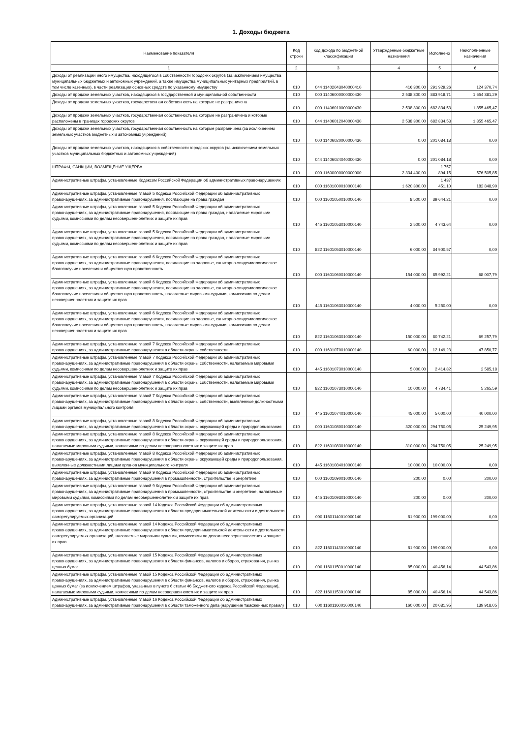1. Доходы бюджета
| Наименование показателя | Код строки | Код дохода по бюджетной классификации | Утвержденные бюджетные назначения | Исполнено | Неисполненные назначения |
| --- | --- | --- | --- | --- | --- |
| 1 | 2 | 3 | 4 | 5 | 6 |
| Доходы от реализации иного имущества, находящегося в собственности городских округов (за исключением имущества муниципальных бюджетных и автономных учреждений, а также имущества муниципальных унитарных предприятий, в том числе казенных), в части реализации основных средств по указанному имуществу | 010 | 044 11402043040000410 | 416 300,00 | 291 929,26 | 124 370,74 |
| Доходы от продажи земельных участков, находящихся в государственной и муниципальной собственности | 010 | 000 11406000000000430 | 2 538 300,00 | 883 918,71 | 1 654 381,29 |
| Доходы от продажи земельных участков, государственная собственность на которые не разграничена | 010 | 000 11406010000000430 | 2 538 300,00 | 682 834,53 | 1 855 465,47 |
| Доходы от продажи земельных участков, государственная собственность на которые не разграничена и которые расположены в границах городских округов | 010 | 044 11406012040000430 | 2 538 300,00 | 682 834,53 | 1 855 465,47 |
| Доходы от продажи земельных участков, государственная собственность на которые разграничена (за исключением земельных участков бюджетных и автономных учреждений) | 010 | 000 11406020000000430 | 0,00 | 201 084,18 | 0,00 |
| Доходы от продажи земельных участков, находящихся в собственности городских округов (за исключением земельных участков муниципальных бюджетных и автономных учреждений) | 010 | 044 11406024040000430 | 0,00 | 201 084,18 | 0,00 |
| ШТРАФЫ, САНКЦИИ, ВОЗМЕЩЕНИЕ УЩЕРБА | 010 | 000 11600000000000000 | 2 334 400,00 | 1 757 894,15 | 576 505,85 |
| Административные штрафы, установленные Кодексом Российской Федерации об административных правонарушениях | 010 | 000 11601000010000140 | 1 620 300,00 | 1 437 451,10 | 182 848,90 |
| Административные штрафы, установленные главой 5 Кодекса Российской Федерации об административных правонарушениях, за административные правонарушения, посягающие на права граждан | 010 | 000 11601050010000140 | 8 500,00 | 39 644,21 | 0,00 |
| Административные штрафы, установленные главой 5 Кодекса Российской Федерации об административных правонарушениях, за административные правонарушения, посягающие на права граждан, налагаемые мировыми судьями, комиссиями по делам несовершеннолетних и защите их прав | 010 | 445 11601053010000140 | 2 500,00 | 4 743,64 | 0,00 |
| Административные штрафы, установленные главой 5 Кодекса Российской Федерации об административных правонарушениях, за административные правонарушения, посягающие на права граждан, налагаемые мировыми судьями, комиссиями по делам несовершеннолетних и защите их прав | 010 | 822 11601053010000140 | 6 000,00 | 34 900,57 | 0,00 |
| Административные штрафы, установленные главой 6 Кодекса Российской Федерации об административных правонарушениях, за административные правонарушения, посягающие на здоровье, санитарно-эпидемиологическое благополучие населения и общественную нравственность | 010 | 000 11601060010000140 | 154 000,00 | 85 992,21 | 68 007,79 |
| Административные штрафы, установленные главой 6 Кодекса Российской Федерации об административных правонарушениях, за административные правонарушения, посягающие на здоровье, санитарно-эпидемиологическое благополучие населения и общественную нравственность, налагаемые мировыми судьями, комиссиями по делам несовершеннолетних и защите их прав | 010 | 445 11601063010000140 | 4 000,00 | 5 250,00 | 0,00 |
| Административные штрафы, установленные главой 6 Кодекса Российской Федерации об административных правонарушениях, за административные правонарушения, посягающие на здоровье, санитарно-эпидемиологическое благополучие населения и общественную нравственность, налагаемые мировыми судьями, комиссиями по делам несовершеннолетних и защите их прав | 010 | 822 11601063010000140 | 150 000,00 | 80 742,21 | 69 257,79 |
| Административные штрафы, установленные главой 7 Кодекса Российской Федерации об административных правонарушениях, за административные правонарушения в области охраны собственности | 010 | 000 11601070010000140 | 60 000,00 | 12 149,23 | 47 850,77 |
| Административные штрафы, установленные главой 7 Кодекса Российской Федерации об административных правонарушениях, за административные правонарушения в области охраны собственности, налагаемые мировыми судьями, комиссиями по делам несовершеннолетних и защите их прав | 010 | 445 11601073010000140 | 5 000,00 | 2 414,82 | 2 585,18 |
| Административные штрафы, установленные главой 7 Кодекса Российской Федерации об административных правонарушениях, за административные правонарушения в области охраны собственности, налагаемые мировыми судьями, комиссиями по делам несовершеннолетних и защите их прав | 010 | 822 11601073010000140 | 10 000,00 | 4 734,41 | 5 265,59 |
| Административные штрафы, установленные главой 7 Кодекса Российской Федерации об административных правонарушениях, за административные правонарушения в области охраны собственности, выявленные должностными лицами органов муниципального контроля | 010 | 445 11601074010000140 | 45 000,00 | 5 000,00 | 40 000,00 |
| Административные штрафы, установленные главой 8 Кодекса Российской Федерации об административных правонарушениях, за административные правонарушения в области охраны окружающей среды и природопользования | 010 | 000 11601080010000140 | 320 000,00 | 294 750,05 | 25 249,95 |
| Административные штрафы, установленные главой 8 Кодекса Российской Федерации об административных правонарушениях, за административные правонарушения в области охраны окружающей среды и природопользования, налагаемые мировыми судьями, комиссиями по делам несовершеннолетних и защите их прав | 010 | 822 11601083010000140 | 310 000,00 | 284 750,05 | 25 249,95 |
| Административные штрафы, установленные главой 8 Кодекса Российской Федерации об административных правонарушениях, за административные правонарушения в области охраны окружающей среды и природопользования, выявленные должностными лицами органов муниципального контроля | 010 | 445 11601084010000140 | 10 000,00 | 10 000,00 | 0,00 |
| Административные штрафы, установленные главой 9 Кодекса Российской Федерации об административных правонарушениях, за административные правонарушения в промышленности, строительстве и энергетике | 010 | 000 11601090010000140 | 200,00 | 0,00 | 200,00 |
| Административные штрафы, установленные главой 9 Кодекса Российской Федерации об административных правонарушениях, за административные правонарушения в промышленности, строительстве и энергетике, налагаемые мировыми судьями, комиссиями по делам несовершеннолетних и защите их прав | 010 | 445 11601093010000140 | 200,00 | 0,00 | 200,00 |
| Административные штрафы, установленные главой 14 Кодекса Российской Федерации об административных правонарушениях, за административные правонарушения в области предпринимательской деятельности и деятельности саморегулируемых организаций | 010 | 000 11601140010000140 | 81 900,00 | 199 000,00 | 0,00 |
| Административные штрафы, установленные главой 14 Кодекса Российской Федерации об административных правонарушениях, за административные правонарушения в области предпринимательской деятельности и деятельности саморегулируемых организаций, налагаемые мировыми судьями, комиссиями по делам несовершеннолетних и защите их прав | 010 | 822 11601143010000140 | 81 900,00 | 199 000,00 | 0,00 |
| Административные штрафы, установленные главой 15 Кодекса Российской Федерации об административных правонарушениях, за административные правонарушения в области финансов, налогов и сборов, страхования, рынка ценных бумаг | 010 | 000 11601150010000140 | 85 000,00 | 40 456,14 | 44 543,86 |
| Административные штрафы, установленные главой 15 Кодекса Российской Федерации об административных правонарушениях, за административные правонарушения в области финансов, налогов и сборов, страхования, рынка ценных бумаг (за исключением штрафов, указанных в пункте 6 статьи 46 Бюджетного кодекса Российской Федерации), налагаемые мировыми судьями, комиссиями по делам несовершеннолетних и защите их прав | 010 | 822 11601153010000140 | 85 000,00 | 40 456,14 | 44 543,86 |
| Административные штрафы, установленные главой 16 Кодекса Российской Федерации об административных правонарушениях, за административные правонарушения в области таможенного дела (нарушение таможенных правил) | 010 | 000 11601160010000140 | 160 000,00 | 20 081,95 | 139 918,05 |